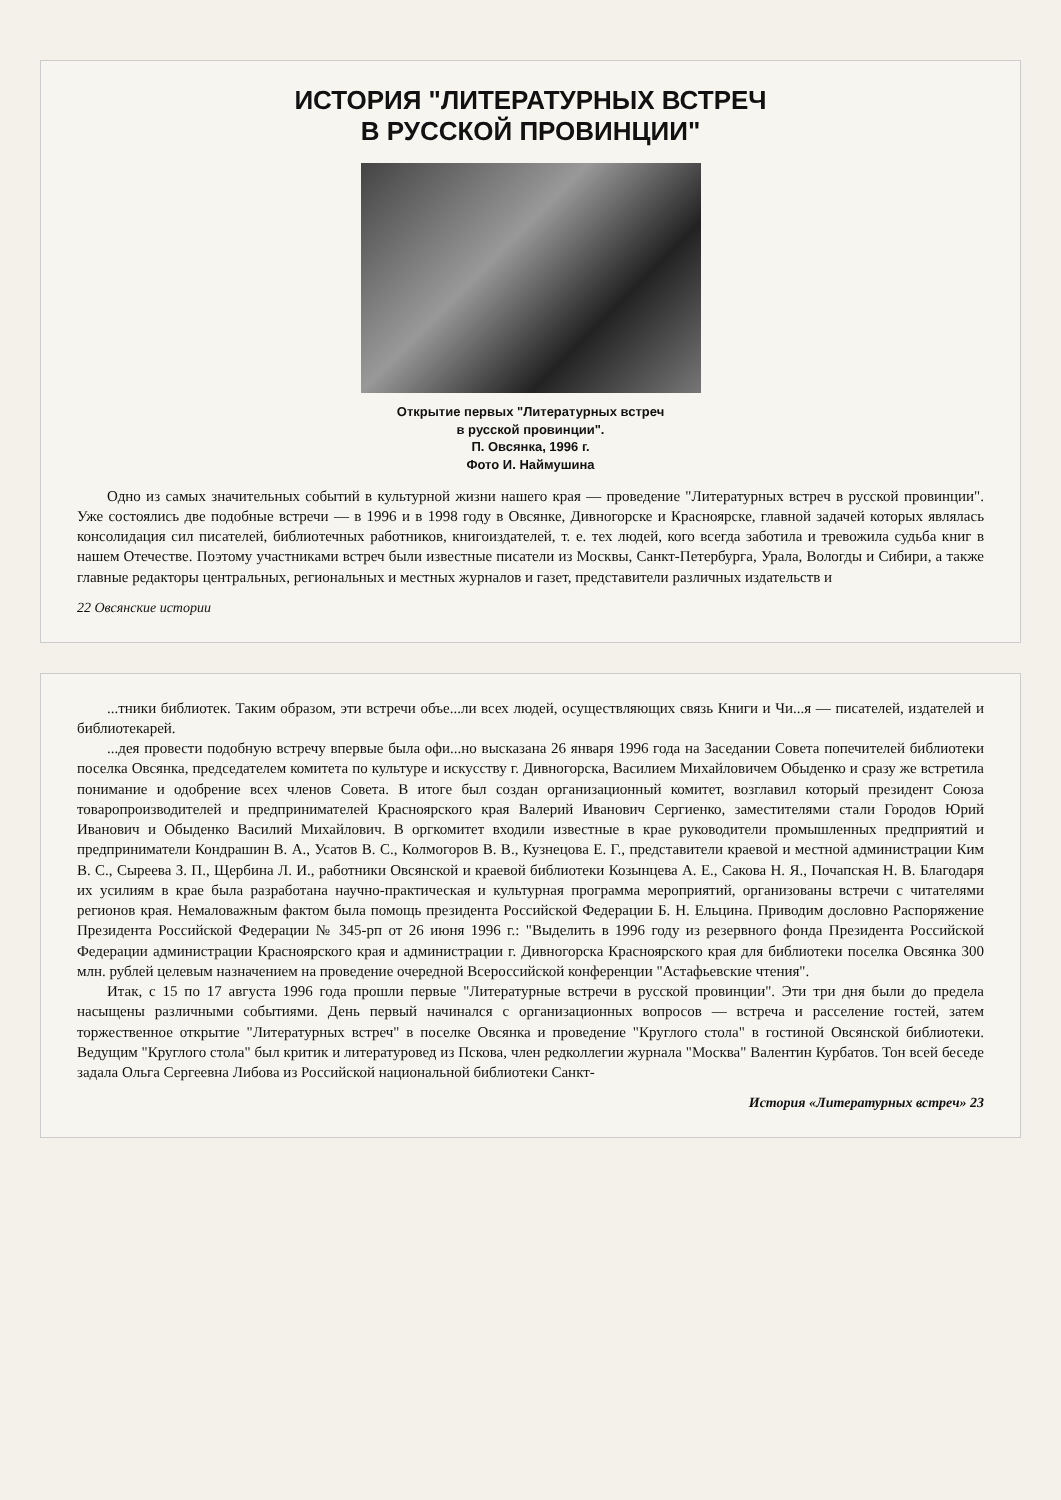ИСТОРИЯ "ЛИТЕРАТУРНЫХ ВСТРЕЧ
В РУССКОЙ ПРОВИНЦИИ"
Открытие первых "Литературных встреч
в русской провинции".
П. Овсянка, 1996 г.
Фото И. Наймушина
Одно из самых значительных событий в культурной жизни нашего края — проведение "Литературных встреч в русской провинции". Уже состоялись две подобные встречи — в 1996 и в 1998 году в Овсянке, Дивногорске и Красноярске, главной задачей которых являлась консолидация сил писателей, библиотечных работников, книгоиздателей, т. е. тех людей, кого всегда заботила и тревожила судьба книг в нашем Отечестве. Поэтому участниками встреч были известные писатели из Москвы, Санкт-Петербурга, Урала, Вологды и Сибири, а также главные редакторы центральных, региональных и местных журналов и газет, представители различных издательств и
22 Овсянские истории
...тники библиотек. Таким образом, эти встречи объе...ли всех людей, осуществляющих связь Книги и Чи...я — писателей, издателей и библиотекарей.
...дея провести подобную встречу впервые была офи...но высказана 26 января 1996 года на Заседании Совета попечителей библиотеки поселка Овсянка, председателем комитета по культуре и искусству г. Дивногорска, Василием Михайловичем Обыденко и сразу же встретила понимание и одобрение всех членов Совета. В итоге был создан организационный комитет, возглавил который президент Союза товаропроизводителей и предпринимателей Красноярского края Валерий Иванович Сергиенко, заместителями стали Городов Юрий Иванович и Обыденко Василий Михайлович. В оргкомитет входили известные в крае руководители промышленных предприятий и предприниматели Кондрашин В. А., Усатов В. С., Колмогоров В. В., Кузнецова Е. Г., представители краевой и местной администрации Ким В. С., Сыреева З. П., Щербина Л. И., работники Овсянской и краевой библиотеки Козынцева А. Е., Сакова Н. Я., Почапская Н. В. Благодаря их усилиям в крае была разработана научно-практическая и культурная программа мероприятий, организованы встречи с читателями регионов края. Немаловажным фактом была помощь президента Российской Федерации Б. Н. Ельцина. Приводим дословно Распоряжение Президента Российской Федерации № 345-рп от 26 июня 1996 г.: "Выделить в 1996 году из резервного фонда Президента Российской Федерации администрации Красноярского края и администрации г. Дивногорска Красноярского края для библиотеки поселка Овсянка 300 млн. рублей целевым назначением на проведение очередной Всероссийской конференции "Астафьевские чтения".
Итак, с 15 по 17 августа 1996 года прошли первые "Литературные встречи в русской провинции". Эти три дня были до предела насыщены различными событиями. День первый начинался с организационных вопросов — встреча и расселение гостей, затем торжественное открытие "Литературных встреч" в поселке Овсянка и проведение "Круглого стола" в гостиной Овсянской библиотеки. Ведущим "Круглого стола" был критик и литературовед из Пскова, член редколлегии журнала "Москва" Валентин Курбатов. Тон всей беседе задала Ольга Сергеевна Либова из Российской национальной библиотеки Санкт-
История «Литературных встреч» 23